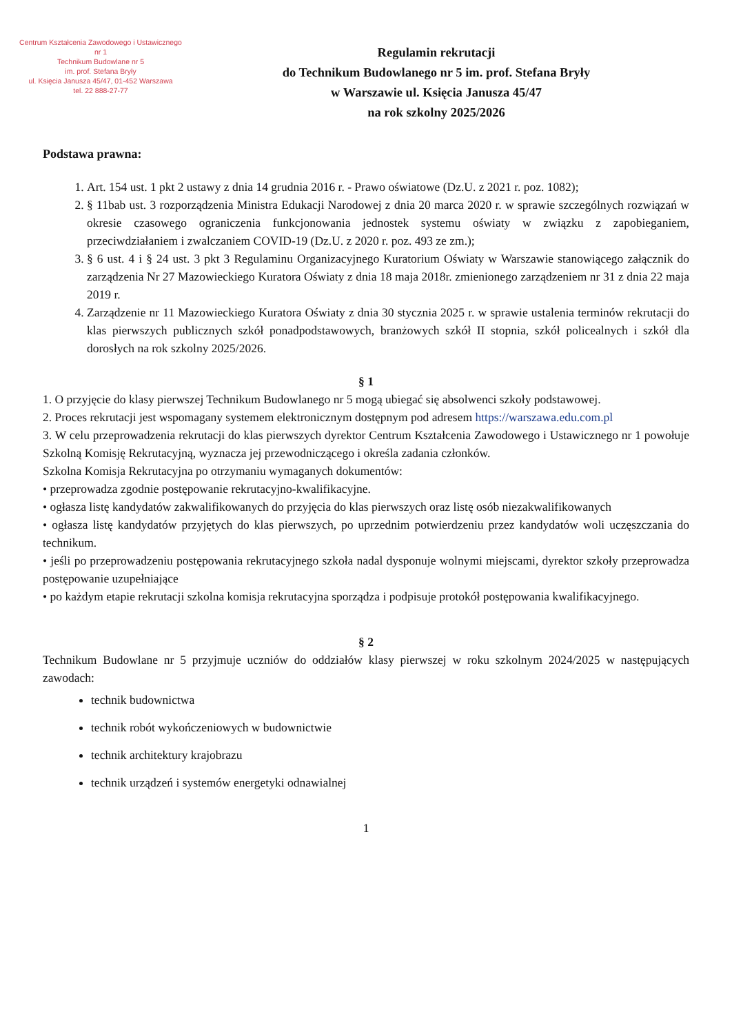Centrum Kształcenia Zawodowego i Ustawicznego nr 1
Technikum Budowlane nr 5
im. prof. Stefana Bryły
ul. Księcia Janusza 45/47, 01-452 Warszawa
tel. 22 888-27-77
Regulamin rekrutacji
do Technikum Budowlanego nr 5 im. prof. Stefana Bryły
w Warszawie ul. Księcia Janusza 45/47
na rok szkolny 2025/2026
Podstawa prawna:
1. Art. 154 ust. 1 pkt 2 ustawy z dnia 14 grudnia 2016 r. - Prawo oświatowe (Dz.U. z 2021 r. poz. 1082);
2. § 11bab ust. 3 rozporządzenia Ministra Edukacji Narodowej z dnia 20 marca 2020 r. w sprawie szczególnych rozwiązań w okresie czasowego ograniczenia funkcjonowania jednostek systemu oświaty w związku z zapobieganiem, przeciwdziałaniem i zwalczaniem COVID-19 (Dz.U. z 2020 r. poz. 493 ze zm.);
3. § 6 ust. 4 i § 24 ust. 3 pkt 3 Regulaminu Organizacyjnego Kuratorium Oświaty w Warszawie stanowiącego załącznik do zarządzenia Nr 27 Mazowieckiego Kuratora Oświaty z dnia 18 maja 2018r. zmienionego zarządzeniem nr 31 z dnia 22 maja 2019 r.
4. Zarządzenie nr 11 Mazowieckiego Kuratora Oświaty z dnia 30 stycznia 2025 r. w sprawie ustalenia terminów rekrutacji do klas pierwszych publicznych szkół ponadpodstawowych, branżowych szkół II stopnia, szkół policealnych i szkół dla dorosłych na rok szkolny 2025/2026.
§ 1
1. O przyjęcie do klasy pierwszej Technikum Budowlanego nr 5 mogą ubiegać się absolwenci szkoły podstawowej.
2. Proces rekrutacji jest wspomagany systemem elektronicznym dostępnym pod adresem https://warszawa.edu.com.pl
3. W celu przeprowadzenia rekrutacji do klas pierwszych dyrektor Centrum Kształcenia Zawodowego i Ustawicznego nr 1 powołuje Szkolną Komisję Rekrutacyjną, wyznacza jej przewodniczącego i określa zadania członków.
Szkolna Komisja Rekrutacyjna po otrzymaniu wymaganych dokumentów:
• przeprowadza zgodnie postępowanie rekrutacyjno-kwalifikacyjne.
• ogłasza listę kandydatów zakwalifikowanych do przyjęcia do klas pierwszych oraz listę osób niezakwalifikowanych
• ogłasza listę kandydatów przyjętych do klas pierwszych, po uprzednim potwierdzeniu przez kandydatów woli uczęszczania do technikum.
• jeśli po przeprowadzeniu postępowania rekrutacyjnego szkoła nadal dysponuje wolnymi miejscami, dyrektor szkoły przeprowadza postępowanie uzupełniające
• po każdym etapie rekrutacji szkolna komisja rekrutacyjna sporządza i podpisuje protokół postępowania kwalifikacyjnego.
§ 2
Technikum Budowlane nr 5 przyjmuje uczniów do oddziałów klasy pierwszej w roku szkolnym 2024/2025 w następujących zawodach:
technik budownictwa
technik robót wykończeniowych w budownictwie
technik architektury krajobrazu
technik urządzeń i systemów energetyki odnawialnej
1